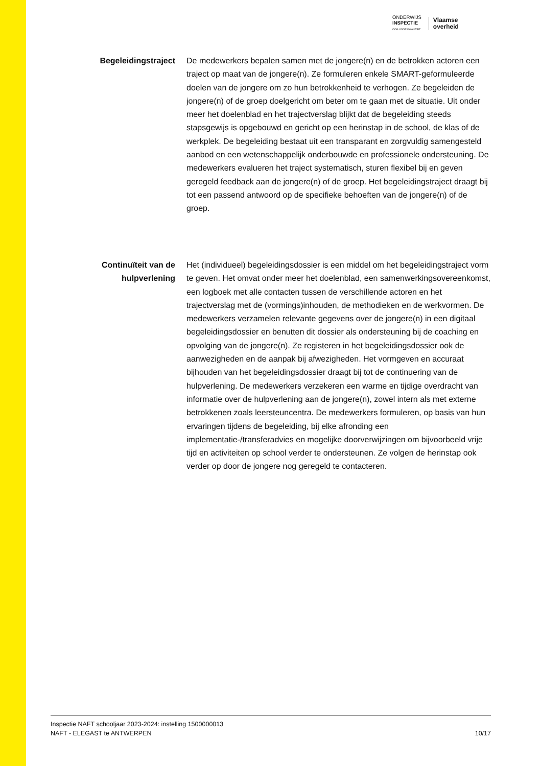ONDERWIJS
INSPECTIE
OOG VOOR KWALITEIT
Vlaamse
overheid
Begeleidingstraject
De medewerkers bepalen samen met de jongere(n) en de betrokken actoren een traject op maat van de jongere(n). Ze formuleren enkele SMART-geformuleerde doelen van de jongere om zo hun betrokkenheid te verhogen. Ze begeleiden de jongere(n) of de groep doelgericht om beter om te gaan met de situatie. Uit onder meer het doelenblad en het trajectverslag blijkt dat de begeleiding steeds stapsgewijs is opgebouwd en gericht op een herinstap in de school, de klas of de werkplek. De begeleiding bestaat uit een transparant en zorgvuldig samengesteld aanbod en een wetenschappelijk onderbouwde en professionele ondersteuning. De medewerkers evalueren het traject systematisch, sturen flexibel bij en geven geregeld feedback aan de jongere(n) of de groep. Het begeleidingstraject draagt bij tot een passend antwoord op de specifieke behoeften van de jongere(n) of de groep.
Continuïteit van de hulpverlening
Het (individueel) begeleidingsdossier is een middel om het begeleidingstraject vorm te geven. Het omvat onder meer het doelenblad, een samenwerkingsovereenkomst, een logboek met alle contacten tussen de verschillende actoren en het trajectverslag met de (vormings)inhouden, de methodieken en de werkvormen. De medewerkers verzamelen relevante gegevens over de jongere(n) in een digitaal begeleidingsdossier en benutten dit dossier als ondersteuning bij de coaching en opvolging van de jongere(n). Ze registeren in het begeleidingsdossier ook de aanwezigheden en de aanpak bij afwezigheden. Het vormgeven en accuraat bijhouden van het begeleidingsdossier draagt bij tot de continuering van de hulpverlening. De medewerkers verzekeren een warme en tijdige overdracht van informatie over de hulpverlening aan de jongere(n), zowel intern als met externe betrokkenen zoals leersteuncentra. De medewerkers formuleren, op basis van hun ervaringen tijdens de begeleiding, bij elke afronding een implementatie-/transferadvies en mogelijke doorverwijzingen om bijvoorbeeld vrije tijd en activiteiten op school verder te ondersteunen. Ze volgen de herinstap ook verder op door de jongere nog geregeld te contacteren.
Inspectie NAFT schooljaar 2023-2024: instelling 1500000013
NAFT - ELEGAST te ANTWERPEN 10/17